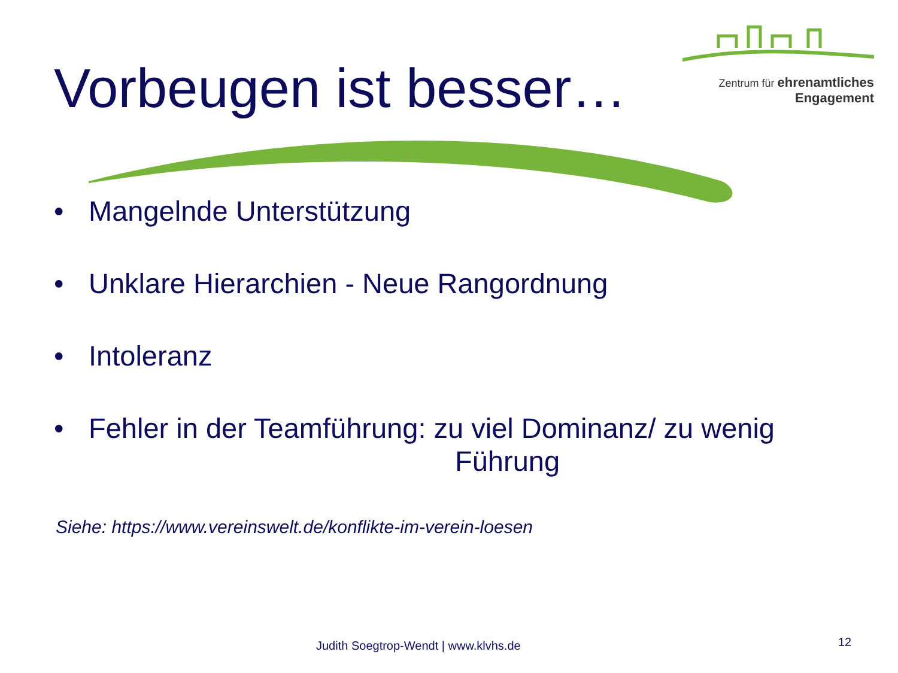Vorbeugen ist besser…
Zentrum für ehrenamtliches
Engagement
• Mangelnde Unterstützung
• Unklare Hierarchien - Neue Rangordnung
• Intoleranz
• Fehler in der Teamführung: zu viel Dominanz/ zu wenig
Führung
Siehe: https://www.vereinswelt.de/konflikte-im-verein-loesen
Judith Soegtrop-Wendt | www.klvhs.de
12